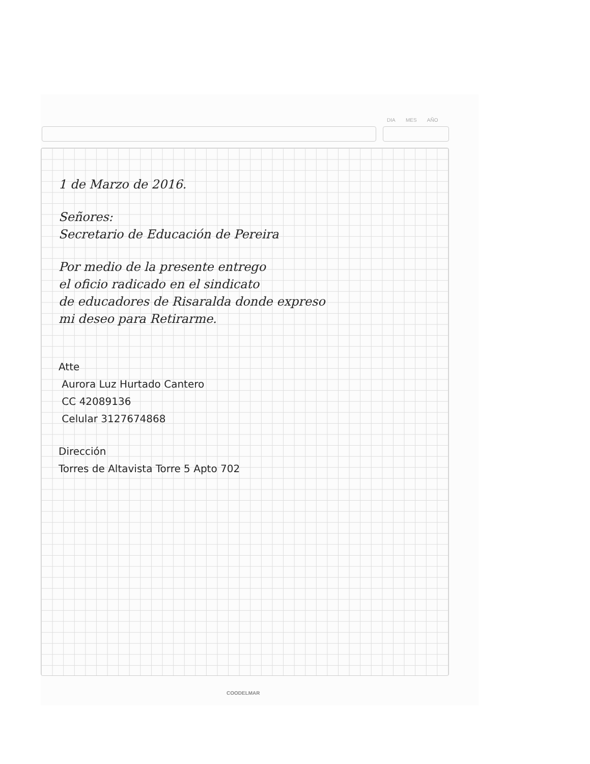DIA MES AÑO
1 de Marzo de 2016.
Señores:
Secretario de Educación de Pereira
Por medio de la presente entrego
el oficio radicado en el sindicato
de educadores de Risaralda donde expreso
mi deseo para Retirarme.
Atte
Aurora Luz Hurtado Cantero
CC 42089136
Celular 3127674868
Dirección
Torres de Altavista Torre 5 Apto 702
COODELMAR